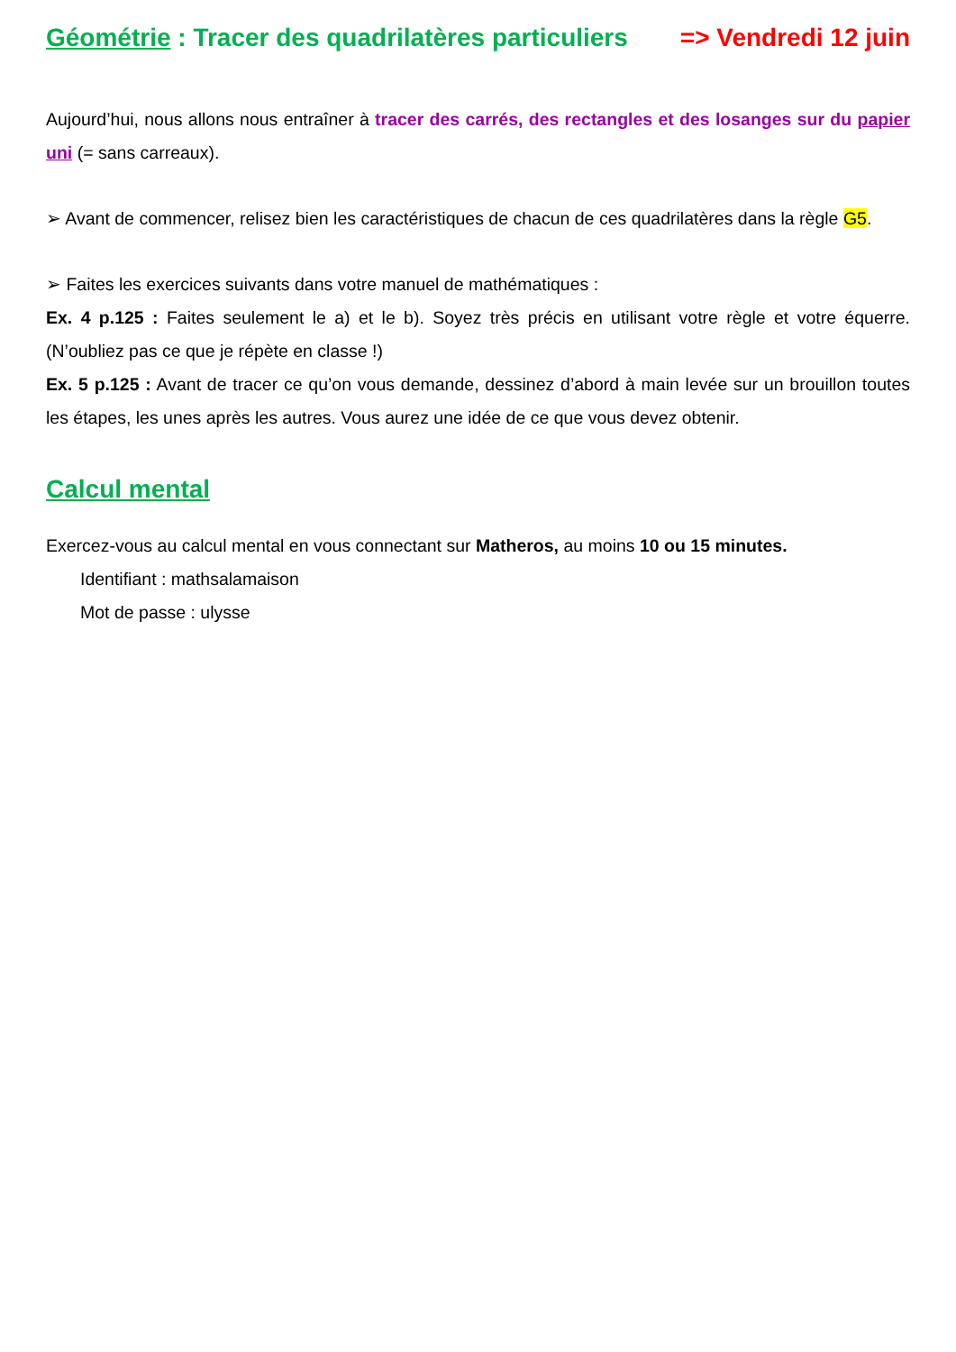Géométrie : Tracer des quadrilatères particuliers => Vendredi 12 juin
Aujourd’hui, nous allons nous entraîner à tracer des carrés, des rectangles et des losanges sur du papier uni (= sans carreaux).
➢ Avant de commencer, relisez bien les caractéristiques de chacun de ces quadrilatères dans la règle G5.
➢ Faites les exercices suivants dans votre manuel de mathématiques :
Ex. 4 p.125 : Faites seulement le a) et le b). Soyez très précis en utilisant votre règle et votre équerre. (N’oubliez pas ce que je répète en classe !)
Ex. 5 p.125 : Avant de tracer ce qu’on vous demande, dessinez d’abord à main levée sur un brouillon toutes les étapes, les unes après les autres. Vous aurez une idée de ce que vous devez obtenir.
Calcul mental
Exercez-vous au calcul mental en vous connectant sur Matheros, au moins 10 ou 15 minutes.
Identifiant : mathsalamaison
Mot de passe : ulysse